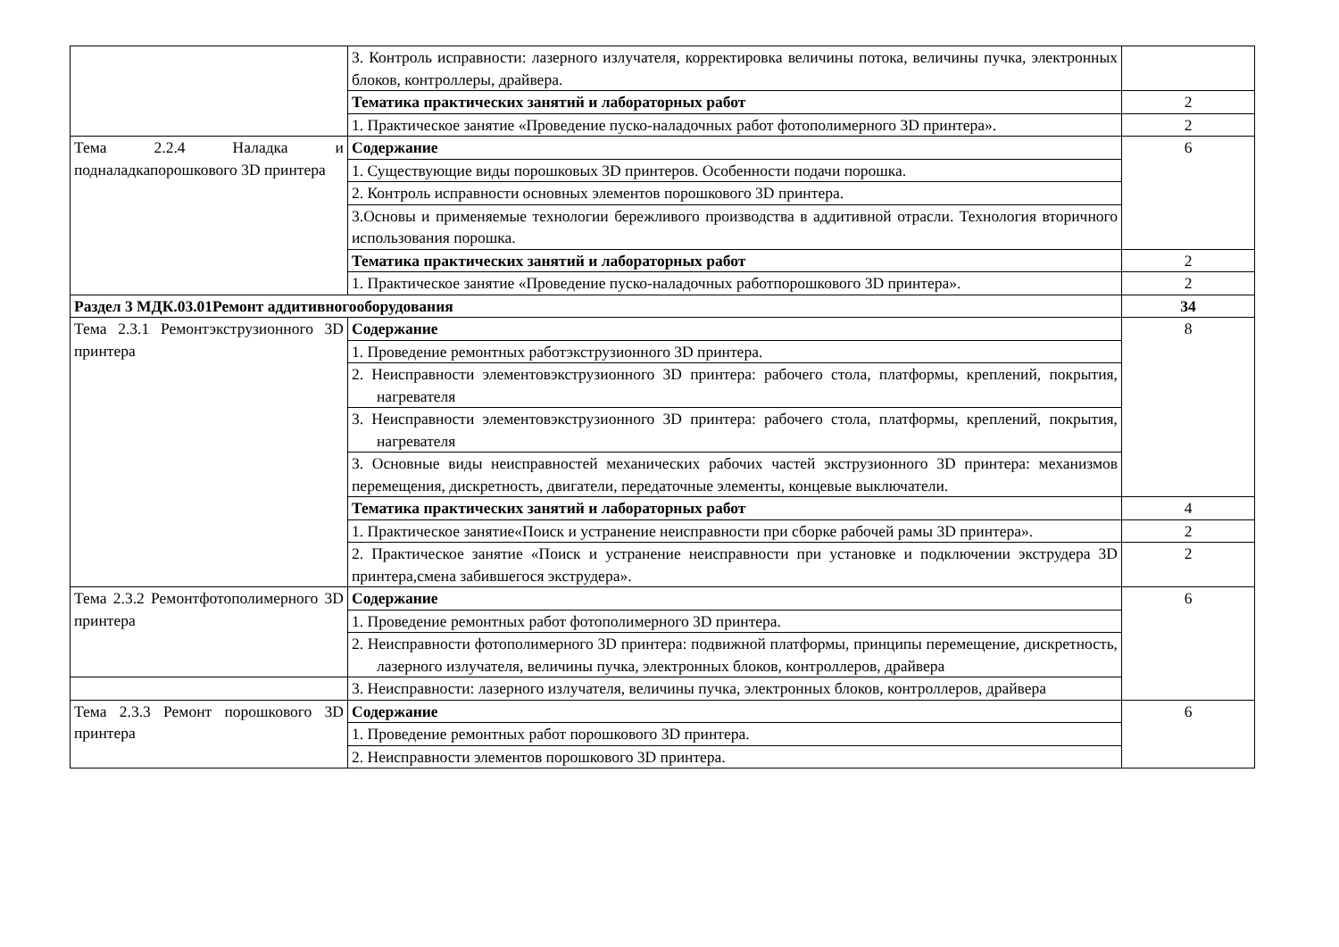| | 3. Контроль исправности: лазерного излучателя, корректировка величины потока, величины пучка, электронных блоков, контроллеры, драйвера. | |
| | Тематика практических занятий и лабораторных работ | 2 |
| | 1. Практическое занятие «Проведение пуско-наладочных работ фотополимерного 3D принтера». | 2 |
| Тема 2.2.4 Наладка и подналадкапорошкового 3D принтера | Содержание | 6 |
| | 1. Существующие виды порошковых 3D принтеров. Особенности подачи порошка. | |
| | 2. Контроль исправности основных элементов порошкового 3D принтера. | |
| | 3.Основы и применяемые технологии бережливого производства в аддитивной отрасли. Технология вторичного использования порошка. | |
| | Тематика практических занятий и лабораторных работ | 2 |
| | 1. Практическое занятие «Проведение пуско-наладочных работпорошкового 3D принтера». | 2 |
| Раздел 3 МДК.03.01Ремонт аддитивногооборудования | | 34 |
| Тема 2.3.1 Ремонтэкструзионного 3D принтера | Содержание | 8 |
| | 1. Проведение ремонтных работэкструзионного 3D принтера. | |
| | 2. Неисправности элементовэкструзионного 3D принтера: рабочего стола, платформы, креплений, покрытия, нагревателя | |
| | 3. Неисправности элементовэкструзионного 3D принтера: рабочего стола, платформы, креплений, покрытия, нагревателя | |
| | 3. Основные виды неисправностей механических рабочих частей экструзионного 3D принтера: механизмов перемещения, дискретность, двигатели, передаточные элементы, концевые выключатели. | |
| | Тематика практических занятий и лабораторных работ | 4 |
| | 1. Практическое занятие«Поиск и устранение неисправности при сборке рабочей рамы 3D принтера». | 2 |
| | 2. Практическое занятие «Поиск и устранение неисправности при установке и подключении экструдера 3D принтера,смена забившегося экструдера». | 2 |
| Тема 2.3.2 Ремонтфотополимерного 3D принтера | Содержание | 6 |
| | 1. Проведение ремонтных работ фотополимерного 3D принтера. | |
| | 2. Неисправности фотополимерного 3D принтера: подвижной платформы, принципы перемещение, дискретность, лазерного излучателя, величины пучка, электронных блоков, контроллеров, драйвера | |
| | 3. Неисправности: лазерного излучателя, величины пучка, электронных блоков, контроллеров, драйвера | |
| Тема 2.3.3 Ремонт порошкового 3D принтера | Содержание | 6 |
| | 1. Проведение ремонтных работ порошкового 3D принтера. | |
| | 2. Неисправности элементов порошкового 3D принтера. | |